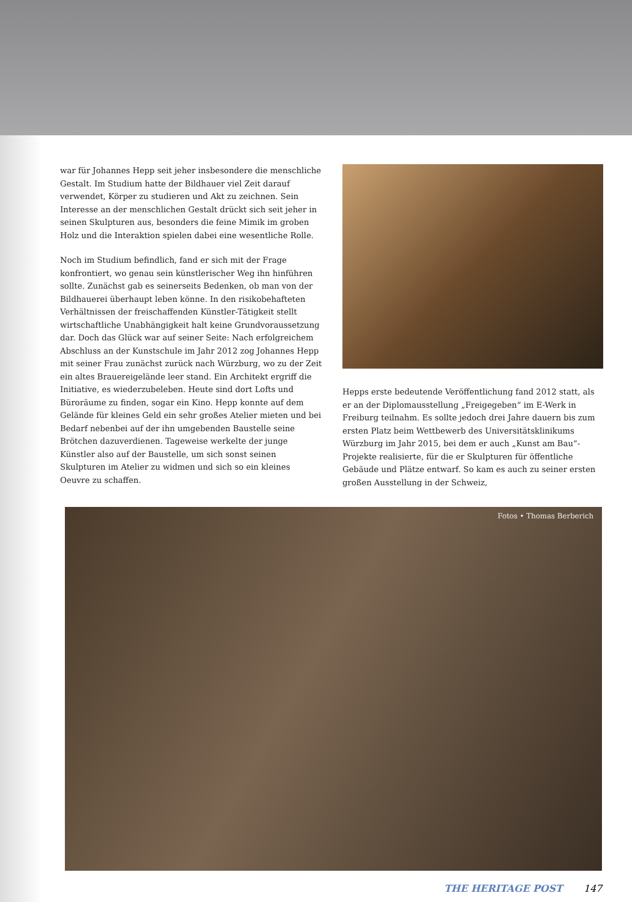war für Johannes Hepp seit jeher insbesondere die menschliche Gestalt. Im Studium hatte der Bildhauer viel Zeit darauf verwendet, Körper zu studieren und Akt zu zeichnen. Sein Interesse an der menschlichen Gestalt drückt sich seit jeher in seinen Skulpturen aus, besonders die feine Mimik im groben Holz und die Interaktion spielen dabei eine wesentliche Rolle.
Noch im Studium befindlich, fand er sich mit der Frage konfrontiert, wo genau sein künstlerischer Weg ihn hinführen sollte. Zunächst gab es seinerseits Bedenken, ob man von der Bildhauerei überhaupt leben könne. In den risikobehafteten Verhältnissen der freischaffenden Künstler-Tätigkeit stellt wirtschaftliche Unabhängigkeit halt keine Grundvoraussetzung dar. Doch das Glück war auf seiner Seite: Nach erfolgreichem Abschluss an der Kunstschule im Jahr 2012 zog Johannes Hepp mit seiner Frau zunächst zurück nach Würzburg, wo zu der Zeit ein altes Brauereigelände leer stand. Ein Architekt ergriff die Initiative, es wiederzubeleben. Heute sind dort Lofts und Büroräume zu finden, sogar ein Kino. Hepp konnte auf dem Gelände für kleines Geld ein sehr großes Atelier mieten und bei Bedarf nebenbei auf der ihn umgebenden Baustelle seine Brötchen dazuverdienen. Tageweise werkelte der junge Künstler also auf der Baustelle, um sich sonst seinen Skulpturen im Atelier zu widmen und sich so ein kleines Oeuvre zu schaffen.
Hepps erste bedeutende Veröffentlichung fand 2012 statt, als er an der Diplomausstellung „Freigegeben“ im E-Werk in Freiburg teilnahm. Es sollte jedoch drei Jahre dauern bis zum ersten Platz beim Wettbewerb des Universitätsklinikums Würzburg im Jahr 2015, bei dem er auch „Kunst am Bau“-Projekte realisierte, für die er Skulpturen für öffentliche Gebäude und Plätze entwarf. So kam es auch zu seiner ersten großen Ausstellung in der Schweiz,
Fotos • Thomas Berberich
THE HERITAGE POST 147